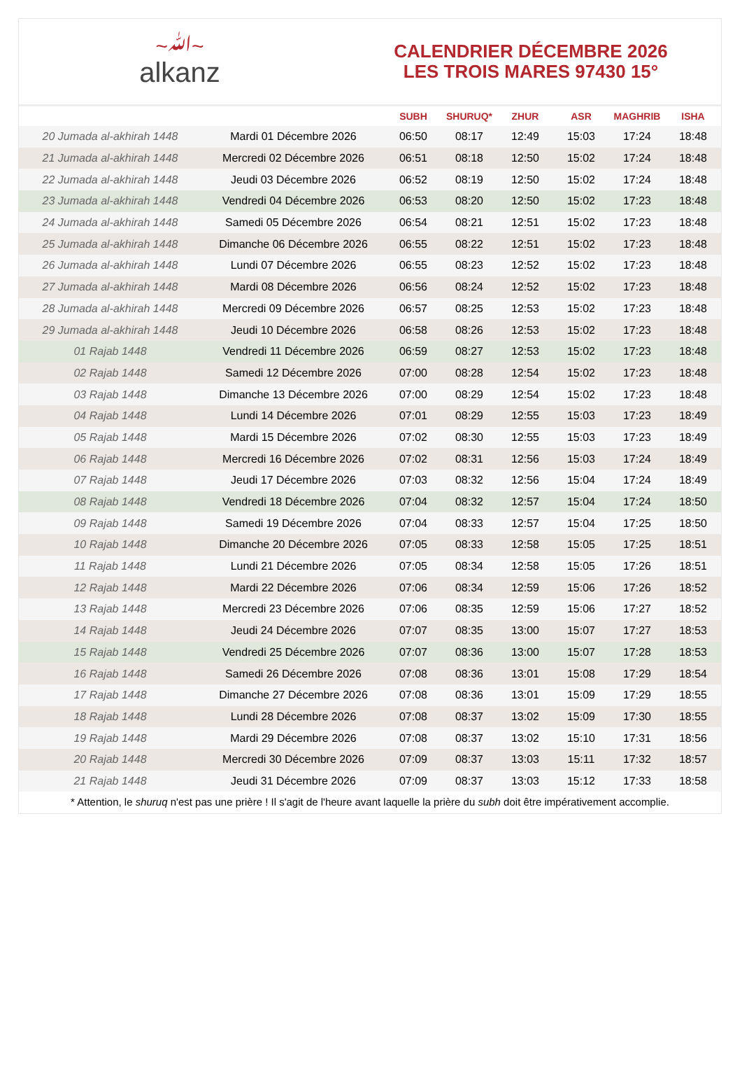~ﷲ~
alkanz
CALENDRIER DÉCEMBRE 2026
LES TROIS MARES 97430 15°
| | | SUBH | SHURUQ* | ZHUR | ASR | MAGHRIB | ISHA |
| --- | --- | --- | --- | --- | --- | --- | --- |
| 20 Jumada al-akhirah 1448 | Mardi 01 Décembre 2026 | 06:50 | 08:17 | 12:49 | 15:03 | 17:24 | 18:48 |
| 21 Jumada al-akhirah 1448 | Mercredi 02 Décembre 2026 | 06:51 | 08:18 | 12:50 | 15:02 | 17:24 | 18:48 |
| 22 Jumada al-akhirah 1448 | Jeudi 03 Décembre 2026 | 06:52 | 08:19 | 12:50 | 15:02 | 17:24 | 18:48 |
| 23 Jumada al-akhirah 1448 | Vendredi 04 Décembre 2026 | 06:53 | 08:20 | 12:50 | 15:02 | 17:23 | 18:48 |
| 24 Jumada al-akhirah 1448 | Samedi 05 Décembre 2026 | 06:54 | 08:21 | 12:51 | 15:02 | 17:23 | 18:48 |
| 25 Jumada al-akhirah 1448 | Dimanche 06 Décembre 2026 | 06:55 | 08:22 | 12:51 | 15:02 | 17:23 | 18:48 |
| 26 Jumada al-akhirah 1448 | Lundi 07 Décembre 2026 | 06:55 | 08:23 | 12:52 | 15:02 | 17:23 | 18:48 |
| 27 Jumada al-akhirah 1448 | Mardi 08 Décembre 2026 | 06:56 | 08:24 | 12:52 | 15:02 | 17:23 | 18:48 |
| 28 Jumada al-akhirah 1448 | Mercredi 09 Décembre 2026 | 06:57 | 08:25 | 12:53 | 15:02 | 17:23 | 18:48 |
| 29 Jumada al-akhirah 1448 | Jeudi 10 Décembre 2026 | 06:58 | 08:26 | 12:53 | 15:02 | 17:23 | 18:48 |
| 01 Rajab 1448 | Vendredi 11 Décembre 2026 | 06:59 | 08:27 | 12:53 | 15:02 | 17:23 | 18:48 |
| 02 Rajab 1448 | Samedi 12 Décembre 2026 | 07:00 | 08:28 | 12:54 | 15:02 | 17:23 | 18:48 |
| 03 Rajab 1448 | Dimanche 13 Décembre 2026 | 07:00 | 08:29 | 12:54 | 15:02 | 17:23 | 18:48 |
| 04 Rajab 1448 | Lundi 14 Décembre 2026 | 07:01 | 08:29 | 12:55 | 15:03 | 17:23 | 18:49 |
| 05 Rajab 1448 | Mardi 15 Décembre 2026 | 07:02 | 08:30 | 12:55 | 15:03 | 17:23 | 18:49 |
| 06 Rajab 1448 | Mercredi 16 Décembre 2026 | 07:02 | 08:31 | 12:56 | 15:03 | 17:24 | 18:49 |
| 07 Rajab 1448 | Jeudi 17 Décembre 2026 | 07:03 | 08:32 | 12:56 | 15:04 | 17:24 | 18:49 |
| 08 Rajab 1448 | Vendredi 18 Décembre 2026 | 07:04 | 08:32 | 12:57 | 15:04 | 17:24 | 18:50 |
| 09 Rajab 1448 | Samedi 19 Décembre 2026 | 07:04 | 08:33 | 12:57 | 15:04 | 17:25 | 18:50 |
| 10 Rajab 1448 | Dimanche 20 Décembre 2026 | 07:05 | 08:33 | 12:58 | 15:05 | 17:25 | 18:51 |
| 11 Rajab 1448 | Lundi 21 Décembre 2026 | 07:05 | 08:34 | 12:58 | 15:05 | 17:26 | 18:51 |
| 12 Rajab 1448 | Mardi 22 Décembre 2026 | 07:06 | 08:34 | 12:59 | 15:06 | 17:26 | 18:52 |
| 13 Rajab 1448 | Mercredi 23 Décembre 2026 | 07:06 | 08:35 | 12:59 | 15:06 | 17:27 | 18:52 |
| 14 Rajab 1448 | Jeudi 24 Décembre 2026 | 07:07 | 08:35 | 13:00 | 15:07 | 17:27 | 18:53 |
| 15 Rajab 1448 | Vendredi 25 Décembre 2026 | 07:07 | 08:36 | 13:00 | 15:07 | 17:28 | 18:53 |
| 16 Rajab 1448 | Samedi 26 Décembre 2026 | 07:08 | 08:36 | 13:01 | 15:08 | 17:29 | 18:54 |
| 17 Rajab 1448 | Dimanche 27 Décembre 2026 | 07:08 | 08:36 | 13:01 | 15:09 | 17:29 | 18:55 |
| 18 Rajab 1448 | Lundi 28 Décembre 2026 | 07:08 | 08:37 | 13:02 | 15:09 | 17:30 | 18:55 |
| 19 Rajab 1448 | Mardi 29 Décembre 2026 | 07:08 | 08:37 | 13:02 | 15:10 | 17:31 | 18:56 |
| 20 Rajab 1448 | Mercredi 30 Décembre 2026 | 07:09 | 08:37 | 13:03 | 15:11 | 17:32 | 18:57 |
| 21 Rajab 1448 | Jeudi 31 Décembre 2026 | 07:09 | 08:37 | 13:03 | 15:12 | 17:33 | 18:58 |
* Attention, le shuruq n'est pas une prière ! Il s'agit de l'heure avant laquelle la prière du subh doit être impérativement accomplie.